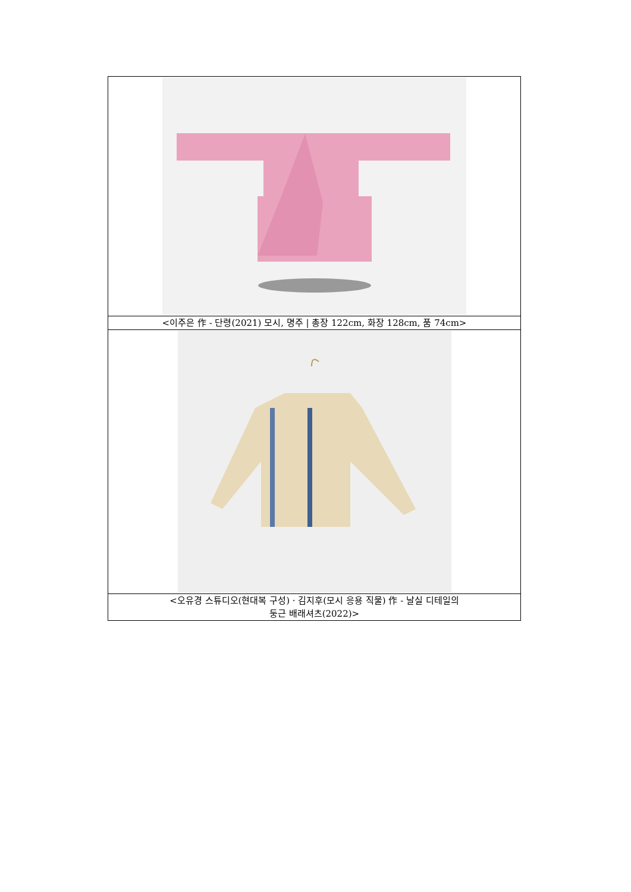| <이주은 作 - 단령(2021) 모시, 명주 / 총장 122cm, 화장 128cm, 품 74cm> |
| <오유경 스튜디오(현대복 구성) · 김지후(모시 응용 직물) 作 - 날실 디테일의 둥근 배래셔츠(2022)> |